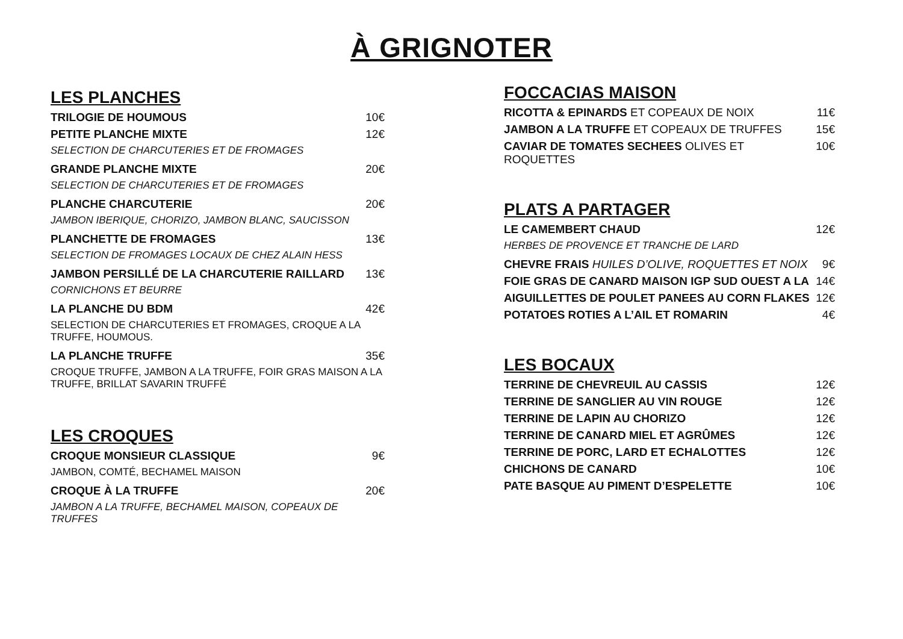À GRIGNOTER
LES PLANCHES
TRILOGIE DE HOUMOUS 10€
PETITE PLANCHE MIXTE 12€
SELECTION DE CHARCUTERIES ET DE FROMAGES
GRANDE PLANCHE MIXTE 20€
SELECTION DE CHARCUTERIES ET DE FROMAGES
PLANCHE CHARCUTERIE 20€
JAMBON IBERIQUE, CHORIZO, JAMBON BLANC, SAUCISSON
PLANCHETTE DE FROMAGES 13€
SELECTION DE FROMAGES LOCAUX DE CHEZ ALAIN HESS
JAMBON PERSILLÉ DE LA CHARCUTERIE RAILLARD 13€
CORNICHONS ET BEURRE
LA PLANCHE DU BDM 42€
SELECTION DE CHARCUTERIES ET FROMAGES, CROQUE A LA TRUFFE, HOUMOUS.
LA PLANCHE TRUFFE 35€
CROQUE TRUFFE, JAMBON A LA TRUFFE, FOIR GRAS MAISON A LA TRUFFE, BRILLAT SAVARIN TRUFFÉ
LES CROQUES
CROQUE MONSIEUR CLASSIQUE 9€
JAMBON, COMTÉ, BECHAMEL MAISON
CROQUE À LA TRUFFE 20€
JAMBON A LA TRUFFE, BECHAMEL MAISON, COPEAUX DE TRUFFES
FOCCACIAS MAISON
RICOTTA & EPINARDS ET COPEAUX DE NOIX 11€
JAMBON A LA TRUFFE ET COPEAUX DE TRUFFES 15€
CAVIAR DE TOMATES SECHEES OLIVES ET ROQUETTES 10€
PLATS A PARTAGER
LE CAMEMBERT CHAUD 12€
HERBES DE PROVENCE ET TRANCHE DE LARD
CHEVRE FRAIS HUILES D’OLIVE, ROQUETTES ET NOIX 9€
FOIE GRAS DE CANARD MAISON IGP SUD OUEST A LA 14€
AIGUILLETTES DE POULET PANEES AU CORN FLAKES 12€
POTATOES ROTIES A L’AIL ET ROMARIN 4€
LES BOCAUX
TERRINE DE CHEVREUIL AU CASSIS 12€
TERRINE DE SANGLIER AU VIN ROUGE 12€
TERRINE DE LAPIN AU CHORIZO 12€
TERRINE DE CANARD MIEL ET AGRÛMES 12€
TERRINE DE PORC, LARD ET ECHALOTTES 12€
CHICHONS DE CANARD 10€
PATE BASQUE AU PIMENT D’ESPELETTE 10€